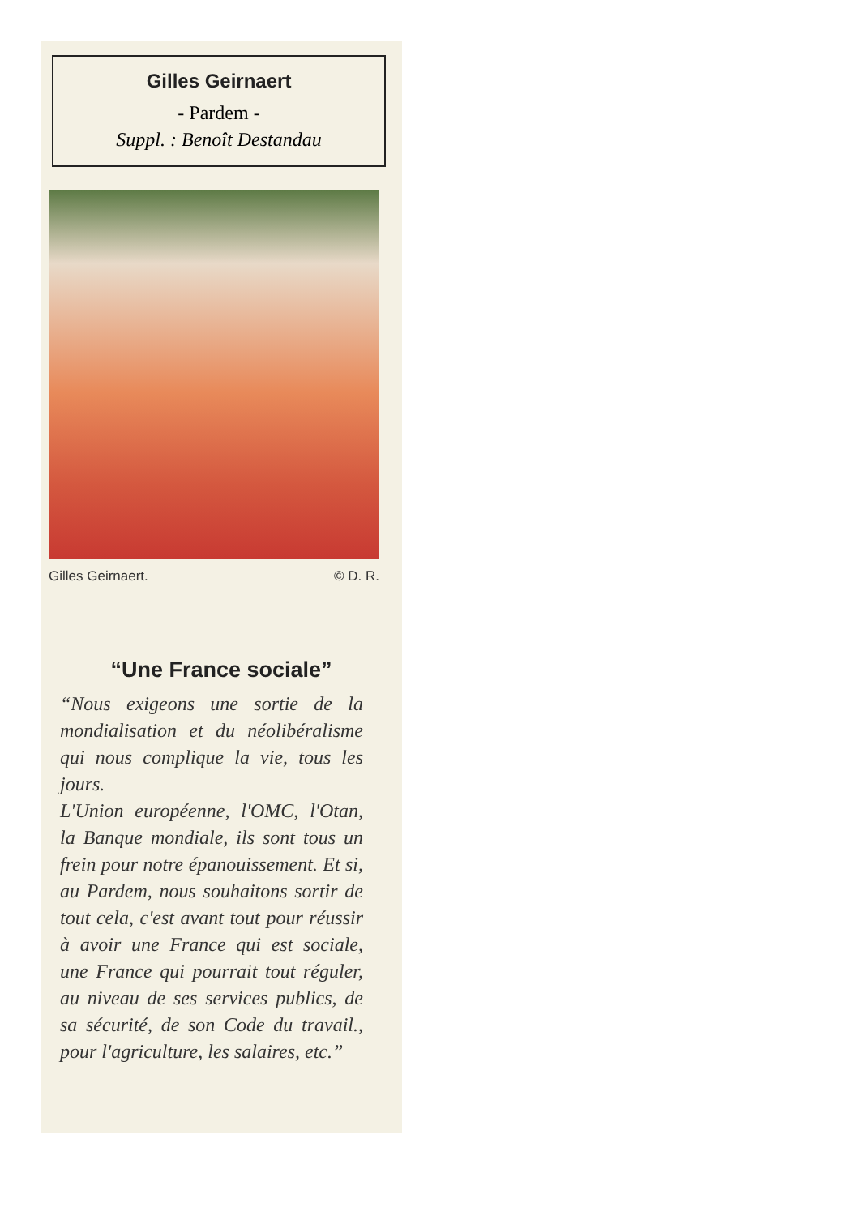Gilles Geirnaert
- Pardem -
Suppl. : Benoît Destandau
Gilles Geirnaert. © D. R.
“Une France sociale”
“Nous exigeons une sortie de la mondialisation et du néolibéralisme qui nous complique la vie, tous les jours.
L'Union européenne, l'OMC, l'Otan, la Banque mondiale, ils sont tous un frein pour notre épanouissement. Et si, au Pardem, nous souhaitons sortir de tout cela, c'est avant tout pour réussir à avoir une France qui est sociale, une France qui pourrait tout réguler, au niveau de ses services publics, de sa sécurité, de son Code du travail., pour l'agriculture, les salaires, etc.”